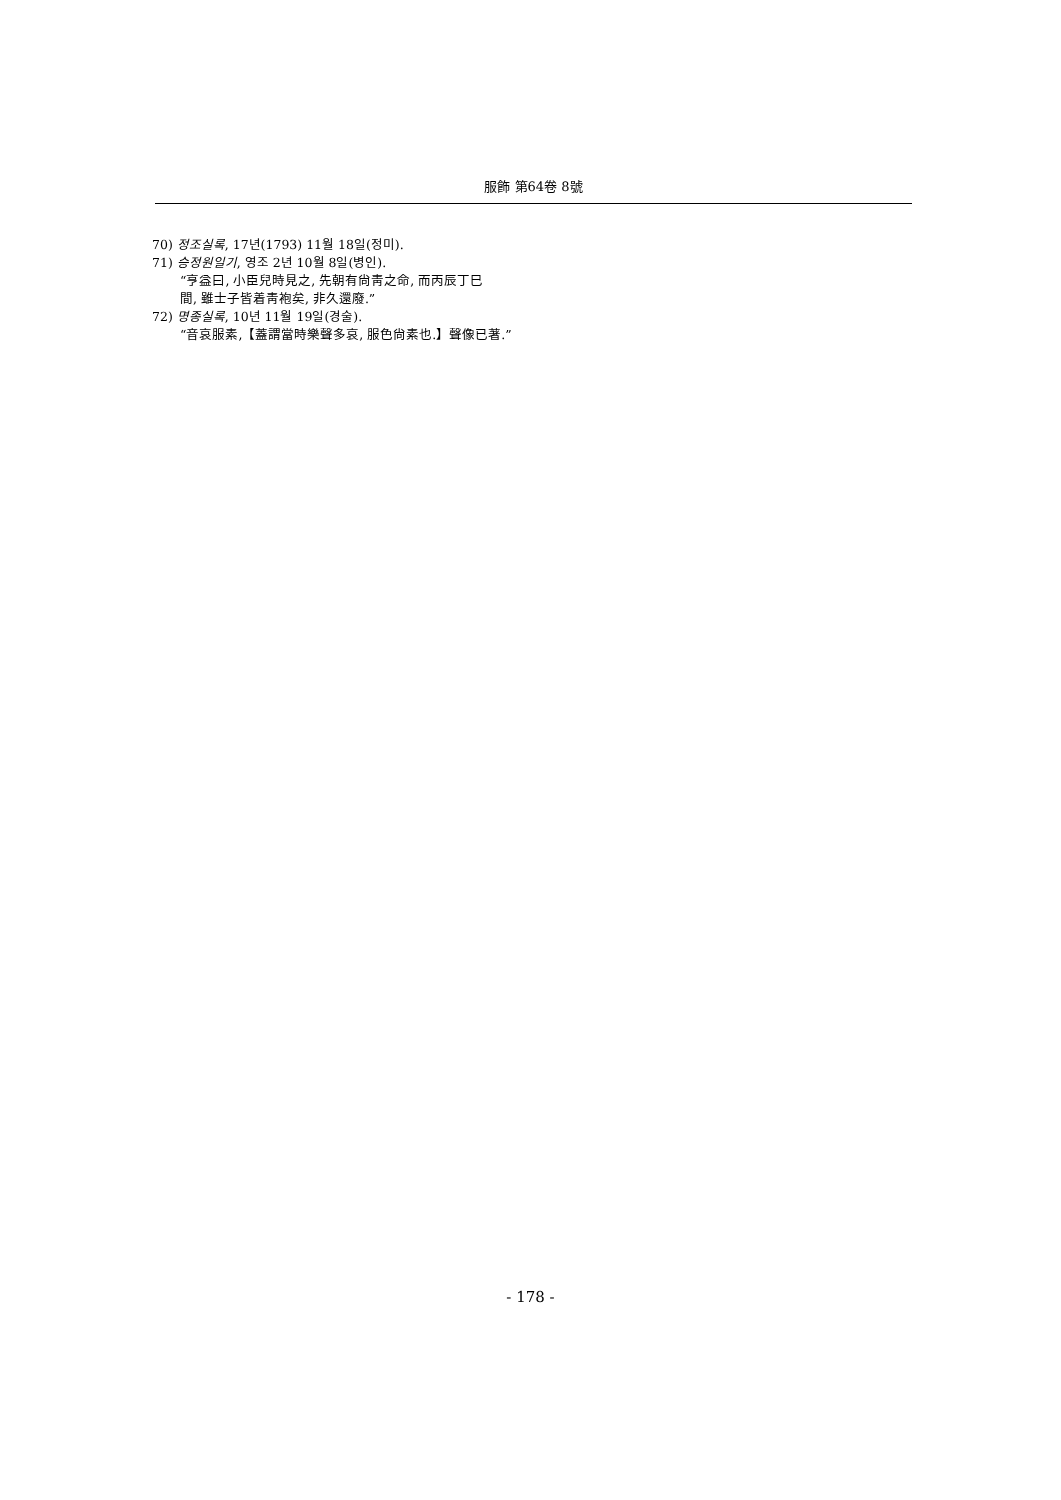服飾 第64卷 8號
70) 정조실록, 17년(1793) 11월 18일(정미).
71) 승정원일기, 영조 2년 10월 8일(병인).
“亨益曰, 小臣兒時見之, 先朝有尙靑之命, 而丙辰丁巳
間, 雖士子皆着靑袍矣, 非久還廢.”
72) 명종실록, 10년 11월 19일(경술).
“音哀服素,【蓋謂當時樂聲多哀, 服色尙素也.】聲像已著.”
- 178 -